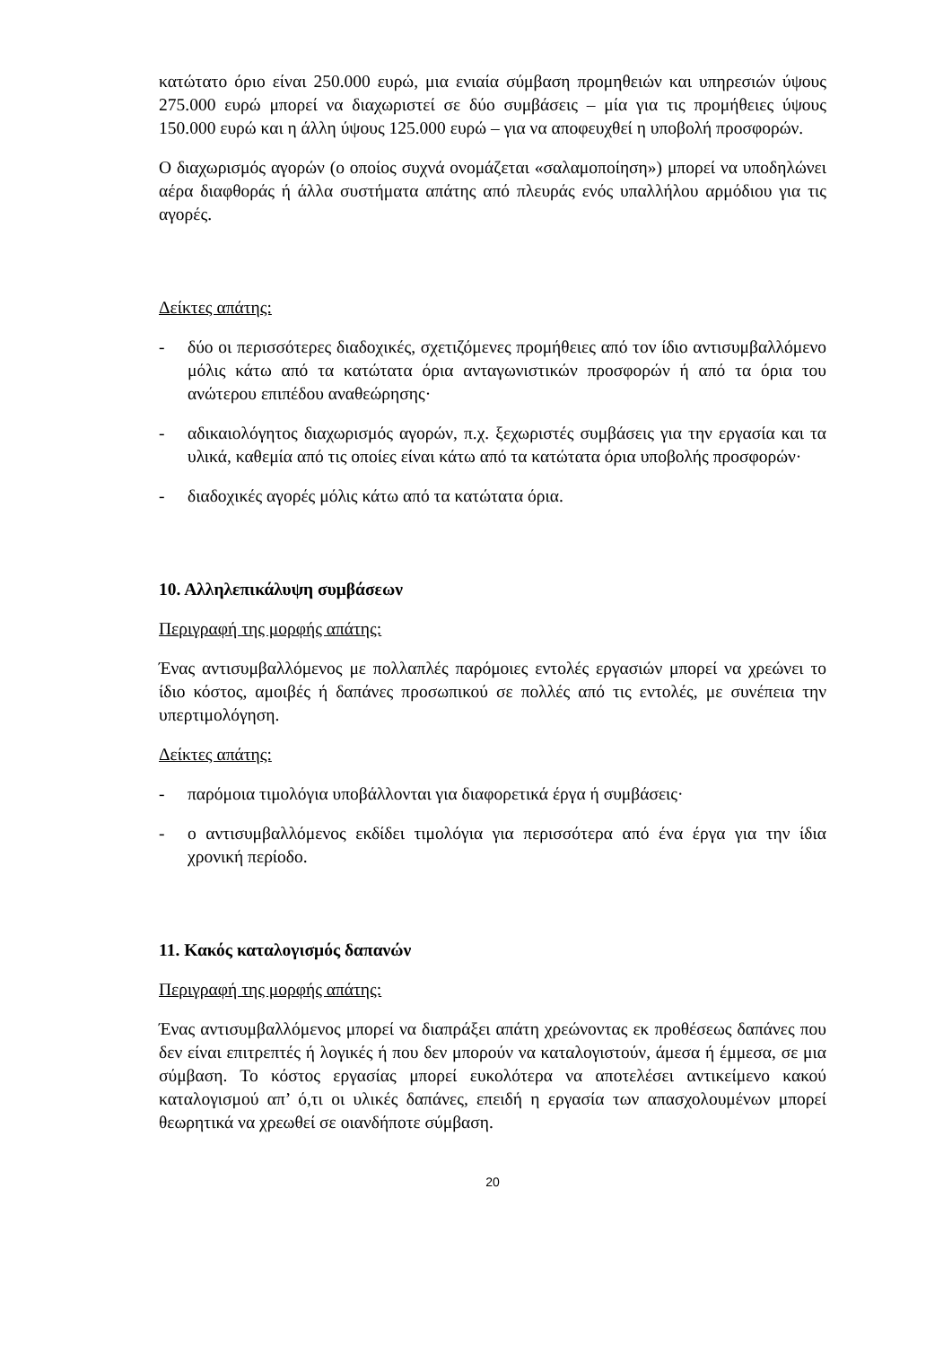κατώτατο όριο είναι 250.000 ευρώ, μια ενιαία σύμβαση προμηθειών και υπηρεσιών ύψους 275.000 ευρώ μπορεί να διαχωριστεί σε δύο συμβάσεις – μία για τις προμήθειες ύψους 150.000 ευρώ και η άλλη ύψους 125.000 ευρώ – για να αποφευχθεί η υποβολή προσφορών.
Ο διαχωρισμός αγορών (ο οποίος συχνά ονομάζεται «σαλαμοποίηση») μπορεί να υποδηλώνει αέρα διαφθοράς ή άλλα συστήματα απάτης από πλευράς ενός υπαλλήλου αρμόδιου για τις αγορές.
Δείκτες απάτης:
- δύο οι περισσότερες διαδοχικές, σχετιζόμενες προμήθειες από τον ίδιο αντισυμβαλλόμενο μόλις κάτω από τα κατώτατα όρια ανταγωνιστικών προσφορών ή από τα όρια του ανώτερου επιπέδου αναθεώρησης·
- αδικαιολόγητος διαχωρισμός αγορών, π.χ. ξεχωριστές συμβάσεις για την εργασία και τα υλικά, καθεμία από τις οποίες είναι κάτω από τα κατώτατα όρια υποβολής προσφορών·
- διαδοχικές αγορές μόλις κάτω από τα κατώτατα όρια.
10. Αλληλεπικάλυψη συμβάσεων
Περιγραφή της μορφής απάτης:
Ένας αντισυμβαλλόμενος με πολλαπλές παρόμοιες εντολές εργασιών μπορεί να χρεώνει το ίδιο κόστος, αμοιβές ή δαπάνες προσωπικού σε πολλές από τις εντολές, με συνέπεια την υπερτιμολόγηση.
Δείκτες απάτης:
- παρόμοια τιμολόγια υποβάλλονται για διαφορετικά έργα ή συμβάσεις·
- ο αντισυμβαλλόμενος εκδίδει τιμολόγια για περισσότερα από ένα έργα για την ίδια χρονική περίοδο.
11. Κακός καταλογισμός δαπανών
Περιγραφή της μορφής απάτης:
Ένας αντισυμβαλλόμενος μπορεί να διαπράξει απάτη χρεώνοντας εκ προθέσεως δαπάνες που δεν είναι επιτρεπτές ή λογικές ή που δεν μπορούν να καταλογιστούν, άμεσα ή έμμεσα, σε μια σύμβαση. Το κόστος εργασίας μπορεί ευκολότερα να αποτελέσει αντικείμενο κακού καταλογισμού απ’ ό,τι οι υλικές δαπάνες, επειδή η εργασία των απασχολουμένων μπορεί θεωρητικά να χρεωθεί σε οιανδήποτε σύμβαση.
20